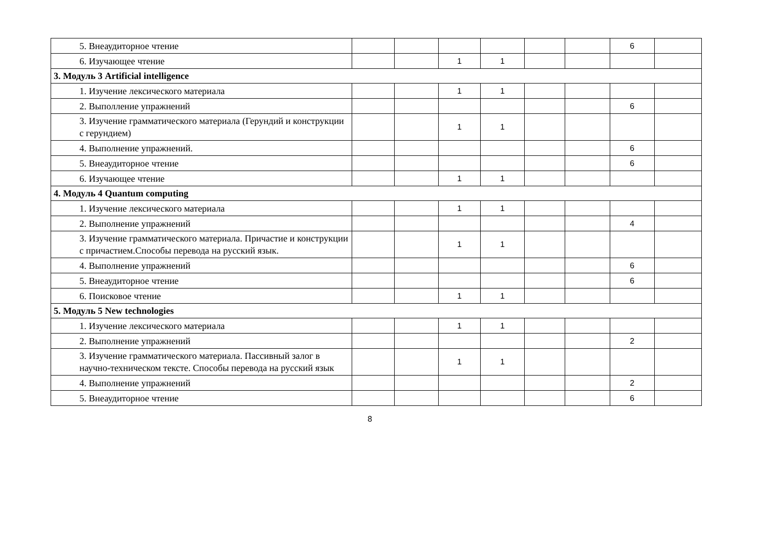| 5. Внеаудиторное чтение | | | | | | | 6 | |
| 6. Изучающее чтение | | | 1 | 1 | | | | |
| 3. Модуль 3 Artificial intelligence | | | | | | | | |
| 1. Изучение лексического материала | | | 1 | 1 | | | | |
| 2. Выполление упражнений | | | | | | | 6 | |
| 3. Изучение грамматического материала (Герундий и конструкции с герундием) | | | 1 | 1 | | | | |
| 4. Выполнение упражнений. | | | | | | | 6 | |
| 5. Внеаудиторное чтение | | | | | | | 6 | |
| 6. Изучающее чтение | | | 1 | 1 | | | | |
| 4. Модуль 4 Quantum computing | | | | | | | | |
| 1. Изучение лексического материала | | | 1 | 1 | | | | |
| 2. Выполнение упражнений | | | | | | | 4 | |
| 3. Изучение грамматического материала. Причастие и конструкции с причастием.Способы перевода на русский язык. | | | 1 | 1 | | | | |
| 4. Выполнение упражнений | | | | | | | 6 | |
| 5. Внеаудиторное чтение | | | | | | | 6 | |
| 6. Поисковое чтение | | | 1 | 1 | | | | |
| 5. Модуль 5 New technologies | | | | | | | | |
| 1. Изучение лексического материала | | | 1 | 1 | | | | |
| 2. Выполнение упражнений | | | | | | | 2 | |
| 3. Изучение грамматического материала. Пассивный залог в научно-техническом тексте. Способы перевода на русский язык | | | 1 | 1 | | | | |
| 4. Выполнение упражнений | | | | | | | 2 | |
| 5. Внеаудиторное чтение | | | | | | | 6 | |
8